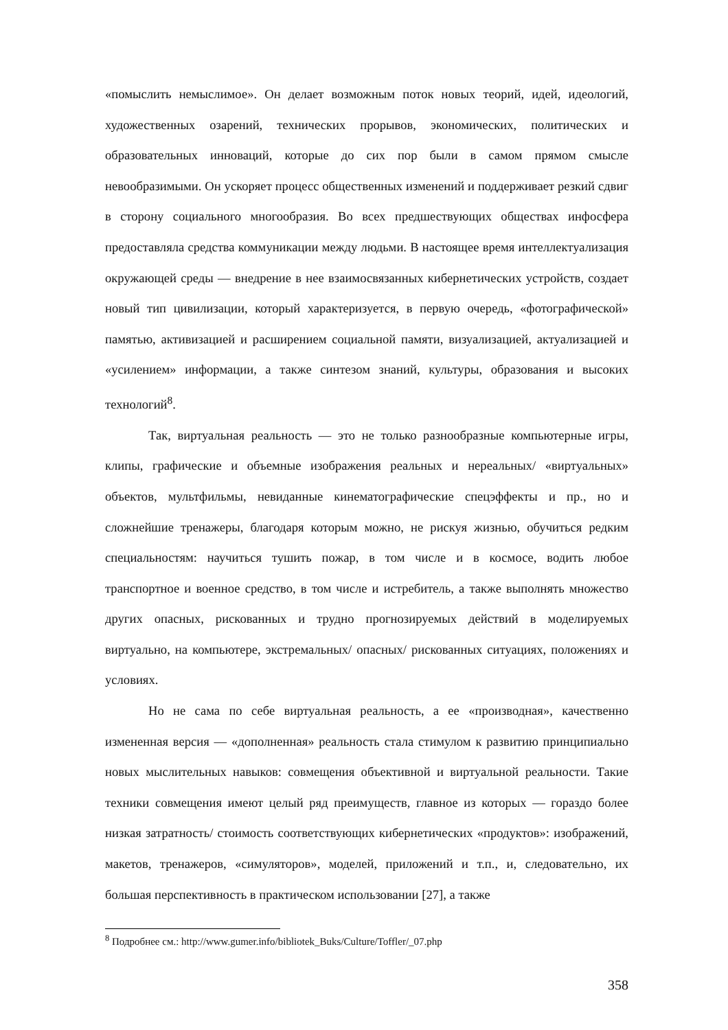«помыслить немыслимое». Он делает возможным поток новых теорий, идей, идеологий, художественных озарений, технических прорывов, экономических, политических и образовательных инноваций, которые до сих пор были в самом прямом смысле невообразимыми. Он ускоряет процесс общественных изменений и поддерживает резкий сдвиг в сторону социального многообразия. Во всех предшествующих обществах инфосфера предоставляла средства коммуникации между людьми. В настоящее время интеллектуализация окружающей среды — внедрение в нее взаимосвязанных кибернетических устройств, создает новый тип цивилизации, который характеризуется, в первую очередь, «фотографической» памятью, активизацией и расширением социальной памяти, визуализацией, актуализацией и «усилением» информации, а также синтезом знаний, культуры, образования и высоких технологий<sup>8</sup>.
Так, виртуальная реальность — это не только разнообразные компьютерные игры, клипы, графические и объемные изображения реальных и нереальных/ «виртуальных» объектов, мультфильмы, невиданные кинематографические спецэффекты и пр., но и сложнейшие тренажеры, благодаря которым можно, не рискуя жизнью, обучиться редким специальностям: научиться тушить пожар, в том числе и в космосе, водить любое транспортное и военное средство, в том числе и истребитель, а также выполнять множество других опасных, рискованных и трудно прогнозируемых действий в моделируемых виртуально, на компьютере, экстремальных/ опасных/ рискованных ситуациях, положениях и условиях.
Но не сама по себе виртуальная реальность, а ее «производная», качественно измененная версия — «дополненная» реальность стала стимулом к развитию принципиально новых мыслительных навыков: совмещения объективной и виртуальной реальности. Такие техники совмещения имеют целый ряд преимуществ, главное из которых — гораздо более низкая затратность/ стоимость соответствующих кибернетических «продуктов»: изображений, макетов, тренажеров, «симуляторов», моделей, приложений и т.п., и, следовательно, их большая перспективность в практическом использовании [27], а также
<sup>8</sup> Подробнее см.: http://www.gumer.info/bibliotek_Buks/Culture/Toffler/_07.php
358